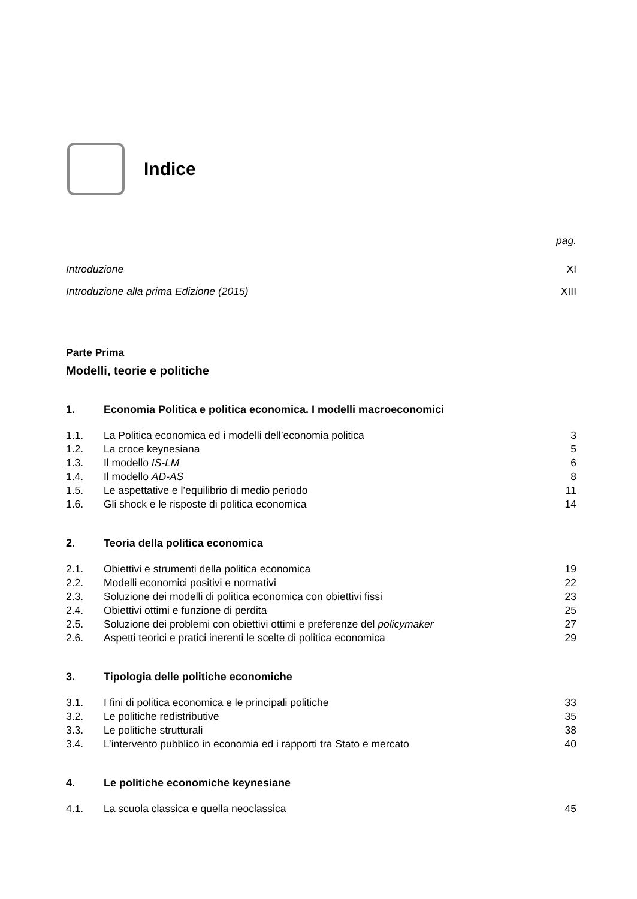Indice
pag.
Introduzione XI
Introduzione alla prima Edizione (2015) XIII
Parte Prima
Modelli, teorie e politiche
1. Economia Politica e politica economica. I modelli macroeconomici
1.1. La Politica economica ed i modelli dell’economia politica 3
1.2. La croce keynesiana 5
1.3. Il modello IS-LM 6
1.4. Il modello AD-AS 8
1.5. Le aspettative e l’equilibrio di medio periodo 11
1.6. Gli shock e le risposte di politica economica 14
2. Teoria della politica economica
2.1. Obiettivi e strumenti della politica economica 19
2.2. Modelli economici positivi e normativi 22
2.3. Soluzione dei modelli di politica economica con obiettivi fissi 23
2.4. Obiettivi ottimi e funzione di perdita 25
2.5. Soluzione dei problemi con obiettivi ottimi e preferenze del policymaker 27
2.6. Aspetti teorici e pratici inerenti le scelte di politica economica 29
3. Tipologia delle politiche economiche
3.1. I fini di politica economica e le principali politiche 33
3.2. Le politiche redistributive 35
3.3. Le politiche strutturali 38
3.4. L’intervento pubblico in economia ed i rapporti tra Stato e mercato 40
4. Le politiche economiche keynesiane
4.1. La scuola classica e quella neoclassica 45